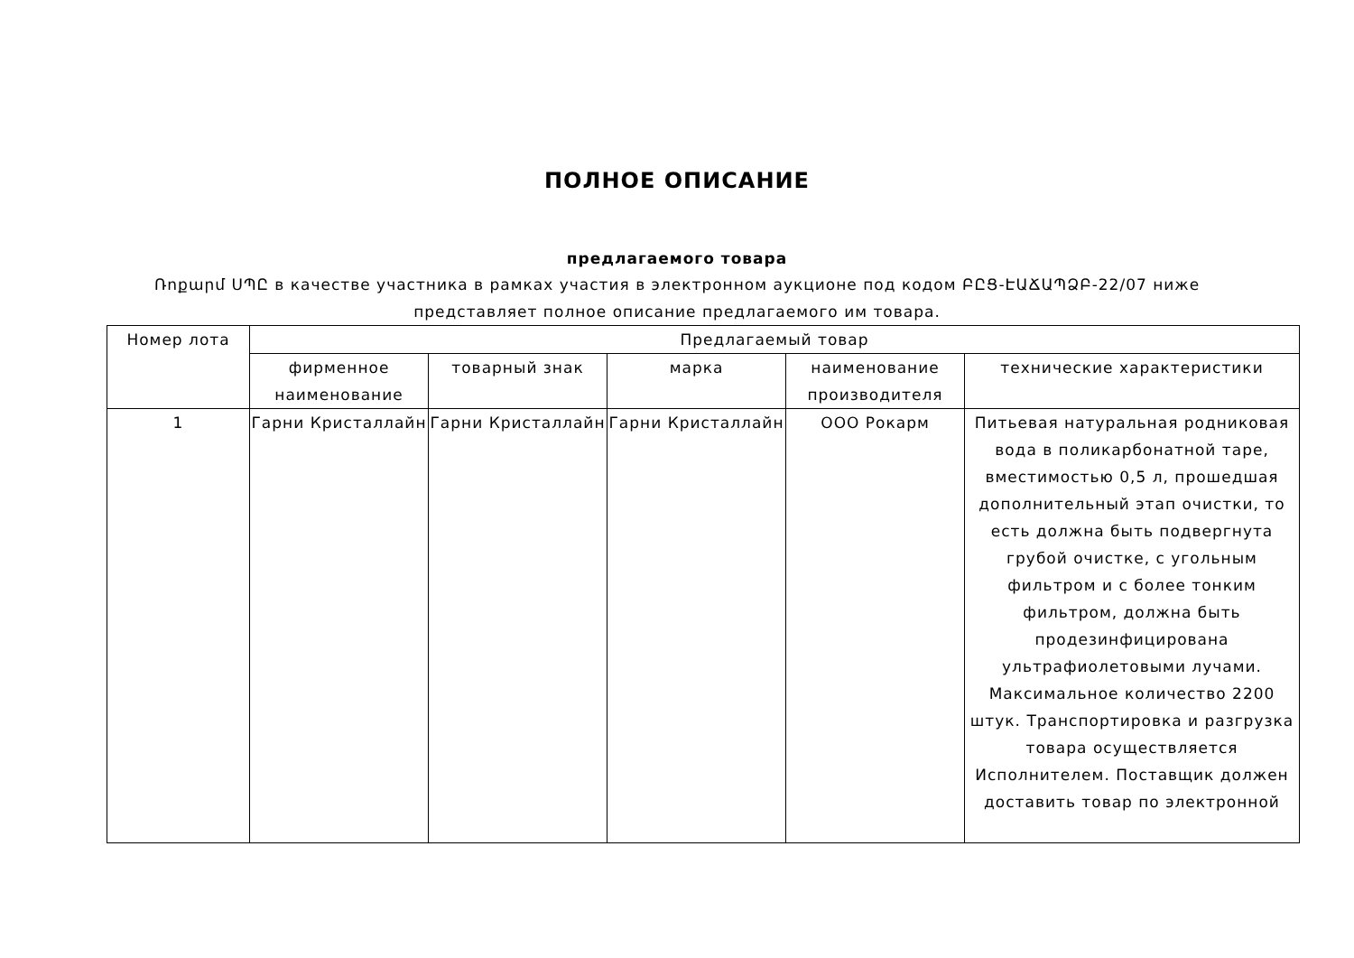ПОЛНОЕ ОПИСАНИЕ
предлагаемого товара
Ռոքարմ ՍՊԸ в качестве участника в рамках участия в электронном аукционе под кодом ԲԸՑ-ԷԱՃԱՊՁԲ-22/07 ниже
представляет полное описание предлагаемого им товара.
| Номер лота | Предлагаемый товар | | | | |
| --- | --- | --- | --- | --- | --- |
| | фирменное наименование | товарный знак | марка | наименование производителя | технические характеристики |
| 1 | Гарни Кристаллайн | Гарни Кристаллайн | Гарни Кристаллайн | ООО Рокарм | Питьевая натуральная родниковая вода в поликарбонатной таре, вместимостью 0,5 л, прошедшая дополнительный этап очистки, то есть должна быть подвергнута грубой очистке, с угольным фильтром и с более тонким фильтром, должна быть продезинфицирована ультрафиолетовыми лучами. Максимальное количество 2200 штук. Транспортировка и разгрузка товара осуществляется Исполнителем. Поставщик должен доставить товар по электронной |